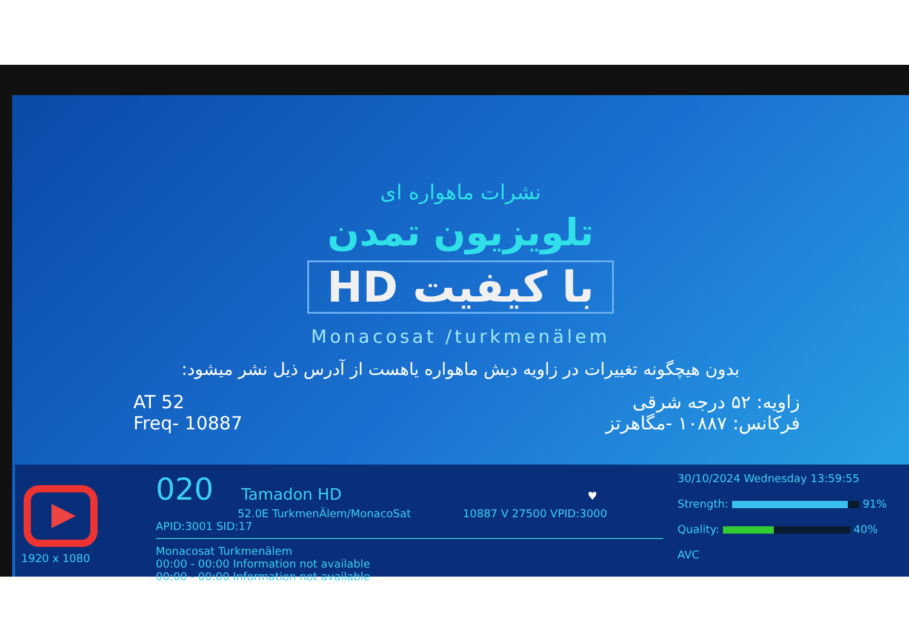نشرات ماهواره ای
تلویزیون تمدن
با کیفیت HD
Monacosat /turkmenälem
بدون هیچگونه تغییرات در زاویه دیش ماهواره یاهست از آدرس ذیل نشر میشود:
AT 52
Freq- 10887
زاویه: ۵۲ درجه شرقی
فرکانس: ۱۰۸۸۷ -مگاهرتز
1920 x 1080
020 Tamadon HD ♥
52.0E TurkmenÄlem/MonacoSat 10887 V 27500 VPID:3000 APID:3001 SID:17
Monacosat Turkmenälem
00:00 - 00:00 Information not available
00:00 - 00:00 Information not available
30/10/2024 Wednesday 13:59:55
Strength: 91%
Quality: 40%
AVC